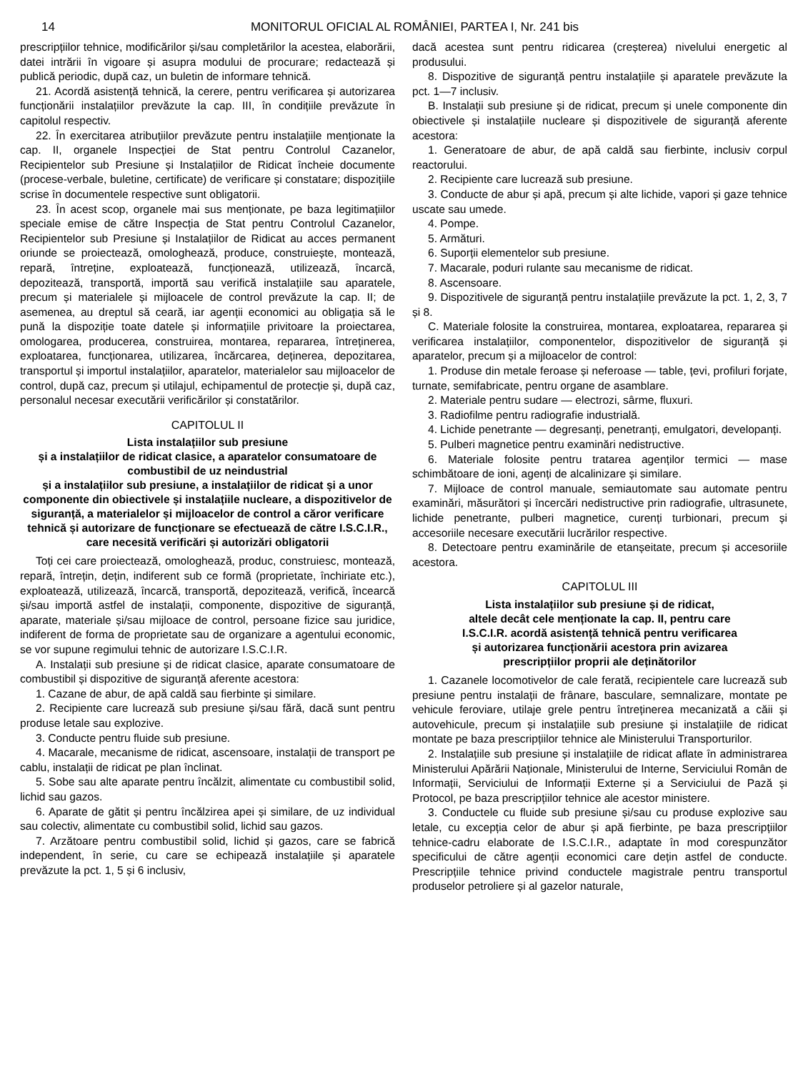14 MONITORUL OFICIAL AL ROMÂNIEI, PARTEA I, Nr. 241 bis
prescripțiilor tehnice, modificărilor și/sau completărilor la acestea, elaborării, datei intrării în vigoare și asupra modului de procurare; redactează și publică periodic, după caz, un buletin de informare tehnică.
21. Acordă asistență tehnică, la cerere, pentru verificarea și autorizarea funcționării instalațiilor prevăzute la cap. III, în condițiile prevăzute în capitolul respectiv.
22. În exercitarea atribuțiilor prevăzute pentru instalațiile menționate la cap. II, organele Inspecției de Stat pentru Controlul Cazanelor, Recipientelor sub Presiune și Instalațiilor de Ridicat încheie documente (procese-verbale, buletine, certificate) de verificare și constatare; dispozițiile scrise în documentele respective sunt obligatorii.
23. În acest scop, organele mai sus menționate, pe baza legitimațiilor speciale emise de către Inspecția de Stat pentru Controlul Cazanelor, Recipientelor sub Presiune și Instalațiilor de Ridicat au acces permanent oriunde se proiectează, omologhează, produce, construiește, montează, repară, întreține, exploatează, funcționează, utilizează, încarcă, depozitează, transportă, importă sau verifică instalațiile sau aparatele, precum și materialele și mijloacele de control prevăzute la cap. II; de asemenea, au dreptul să ceară, iar agenții economici au obligația să le pună la dispoziție toate datele și informațiile privitoare la proiectarea, omologarea, producerea, construirea, montarea, repararea, întreținerea, exploatarea, funcționarea, utilizarea, încărcarea, deținerea, depozitarea, transportul și importul instalațiilor, aparatelor, materialelor sau mijloacelor de control, după caz, precum și utilajul, echipamentul de protecție și, după caz, personalul necesar executării verificărilor și constatărilor.
CAPITOLUL II
Lista instalațiilor sub presiune
și a instalațiilor de ridicat clasice, a aparatelor consumatoare de combustibil de uz neindustrial
și a instalațiilor sub presiune, a instalațiilor de ridicat și a unor componente din obiectivele și instalațiile nucleare, a dispozitivelor de siguranță, a materialelor și mijloacelor de control a căror verificare tehnică și autorizare de funcționare se efectuează de către I.S.C.I.R., care necesită verificări și autorizări obligatorii
Toți cei care proiectează, omologhează, produc, construiesc, montează, repară, întrețin, dețin, indiferent sub ce formă (proprietate, închiriate etc.), exploatează, utilizează, încarcă, transportă, depozitează, verifică, încearcă și/sau importă astfel de instalații, componente, dispozitive de siguranță, aparate, materiale și/sau mijloace de control, persoane fizice sau juridice, indiferent de forma de proprietate sau de organizare a agentului economic, se vor supune regimului tehnic de autorizare I.S.C.I.R.
A. Instalații sub presiune și de ridicat clasice, aparate consumatoare de combustibil și dispozitive de siguranță aferente acestora:
1. Cazane de abur, de apă caldă sau fierbinte și similare.
2. Recipiente care lucrează sub presiune și/sau fără, dacă sunt pentru produse letale sau explozive.
3. Conducte pentru fluide sub presiune.
4. Macarale, mecanisme de ridicat, ascensoare, instalații de transport pe cablu, instalații de ridicat pe plan înclinat.
5. Sobe sau alte aparate pentru încălzit, alimentate cu combustibil solid, lichid sau gazos.
6. Aparate de gătit și pentru încălzirea apei și similare, de uz individual sau colectiv, alimentate cu combustibil solid, lichid sau gazos.
7. Arzătoare pentru combustibil solid, lichid și gazos, care se fabrică independent, în serie, cu care se echipează instalațiile și aparatele prevăzute la pct. 1, 5 și 6 inclusiv,
dacă acestea sunt pentru ridicarea (creșterea) nivelului energetic al produsului.
8. Dispozitive de siguranță pentru instalațiile și aparatele prevăzute la pct. 1—7 inclusiv.
B. Instalații sub presiune și de ridicat, precum și unele componente din obiectivele și instalațiile nucleare și dispozitivele de siguranță aferente acestora:
1. Generatoare de abur, de apă caldă sau fierbinte, inclusiv corpul reactorului.
2. Recipiente care lucrează sub presiune.
3. Conducte de abur și apă, precum și alte lichide, vapori și gaze tehnice uscate sau umede.
4. Pompe.
5. Armături.
6. Suporții elementelor sub presiune.
7. Macarale, poduri rulante sau mecanisme de ridicat.
8. Ascensoare.
9. Dispozitivele de siguranță pentru instalațiile prevăzute la pct. 1, 2, 3, 7 și 8.
C. Materiale folosite la construirea, montarea, exploatarea, repararea și verificarea instalațiilor, componentelor, dispozitivelor de siguranță și aparatelor, precum și a mijloacelor de control:
1. Produse din metale feroase și neferoase — table, țevi, profiluri forjate, turnate, semifabricate, pentru organe de asamblare.
2. Materiale pentru sudare — electrozi, sârme, fluxuri.
3. Radiofilme pentru radiografie industrială.
4. Lichide penetrante — degresanți, penetranți, emulgatori, developanți.
5. Pulberi magnetice pentru examinări nedistructive.
6. Materiale folosite pentru tratarea agenților termici — mase schimbătoare de ioni, agenți de alcalinizare și similare.
7. Mijloace de control manuale, semiautomate sau automate pentru examinări, măsurători și încercări nedistructive prin radiografie, ultrasunete, lichide penetrante, pulberi magnetice, curenți turbionari, precum și accesoriile necesare executării lucrărilor respective.
8. Detectoare pentru examinările de etanșeitate, precum și accesoriile acestora.
CAPITOLUL III
Lista instalațiilor sub presiune și de ridicat,
altele decât cele menționate la cap. II, pentru care
I.S.C.I.R. acordă asistență tehnică pentru verificarea
și autorizarea funcționării acestora prin avizarea
prescripțiilor proprii ale deținătorilor
1. Cazanele locomotivelor de cale ferată, recipientele care lucrează sub presiune pentru instalații de frânare, basculare, semnalizare, montate pe vehicule feroviare, utilaje grele pentru întreținerea mecanizată a căii și autovehicule, precum și instalațiile sub presiune și instalațiile de ridicat montate pe baza prescripțiilor tehnice ale Ministerului Transporturilor.
2. Instalațiile sub presiune și instalațiile de ridicat aflate în administrarea Ministerului Apărării Naționale, Ministerului de Interne, Serviciului Român de Informații, Serviciului de Informații Externe și a Serviciului de Pază și Protocol, pe baza prescripțiilor tehnice ale acestor ministere.
3. Conductele cu fluide sub presiune și/sau cu produse explozive sau letale, cu excepția celor de abur și apă fierbinte, pe baza prescripțiilor tehnice-cadru elaborate de I.S.C.I.R., adaptate în mod corespunzător specificului de către agenții economici care dețin astfel de conducte. Prescripțiile tehnice privind conductele magistrale pentru transportul produselor petroliere și al gazelor naturale,